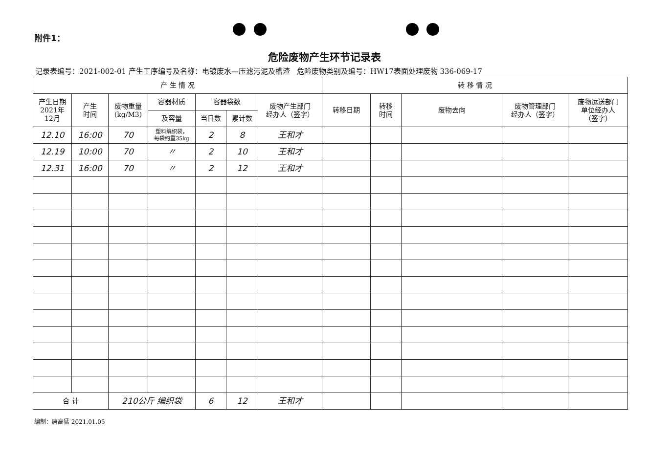附件1：
危险废物产生环节记录表
记录表编号：2021-002-01 产生工序编号及名称：电镀废水—压滤污泥及槽渣 危险废物类别及编号：HW17表面处理废物 336-069-17
| 产 生 情 况 | | | | | | | 转 移 情 况 | | | | |
| --- | --- | --- | --- | --- | --- | --- | --- | --- | --- | --- | --- |
| 产生日期 2021年 12月 | 产生 时间 | 废物重量 (kg/M3) | 容器材质 | 容器袋数 | | 废物产生部门 经办人（签字） | 转移日期 | 转移 时间 | 废物去向 | 废物管理部门 经办人（签字） | 废物运送部门 单位经办人 （签字） |
| | | | 及容量 | 当日数 | 累计数 | | | | | | |
| 12.10 | 16:00 | 70 | 塑料编织袋， 每袋约重35kg | 2 | 8 | 王和才 | | | | | |
| 12.19 | 10:00 | 70 | 〃 | 2 | 10 | 王和才 | | | | | |
| 12.31 | 16:00 | 70 | 〃 | 2 | 12 | 王和才 | | | | | |
| 合 计 | | 210公斤 编织袋 | | 6 | 12 | 王和才 | | | | | |
编制：唐高猛 2021.01.05